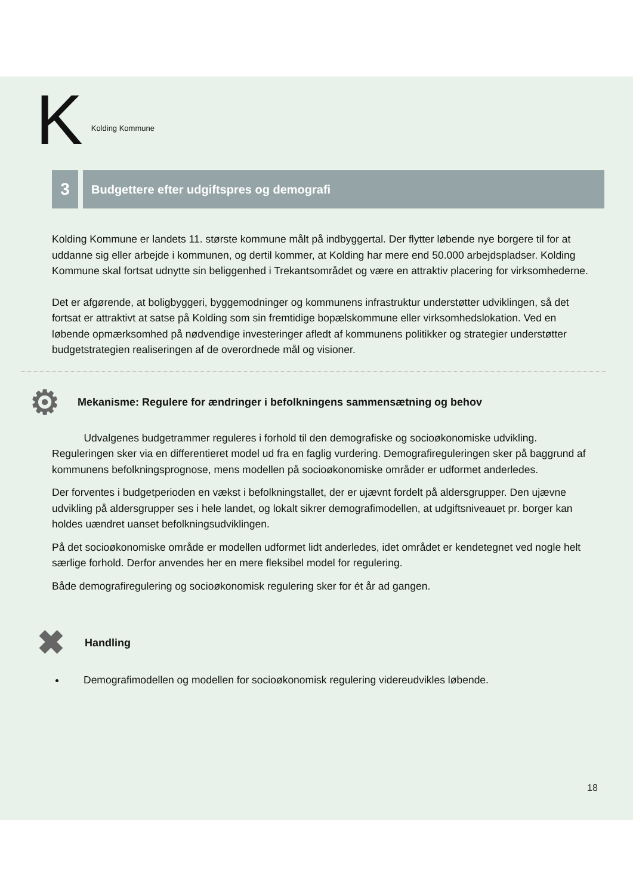K Kolding Kommune
3
Budgettere efter udgiftspres og demografi
Kolding Kommune er landets 11. største kommune målt på indbyggertal. Der flytter løbende nye borgere til for at uddanne sig eller arbejde i kommunen, og dertil kommer, at Kolding har mere end 50.000 arbejdspladser. Kolding Kommune skal fortsat udnytte sin beliggenhed i Trekantsområdet og være en attraktiv placering for virksomhederne.
Det er afgørende, at boligbyggeri, byggemodninger og kommunens infrastruktur understøtter udviklingen, så det fortsat er attraktivt at satse på Kolding som sin fremtidige bopælskommune eller virksomhedslokation. Ved en løbende opmærksomhed på nødvendige investeringer afledt af kommunens politikker og strategier understøtter budgetstrategien realiseringen af de overordnede mål og visioner.
⚙
Mekanisme: Regulere for ændringer i befolkningens sammensætning og behov
Udvalgenes budgetrammer reguleres i forhold til den demografiske og socioøkonomiske udvikling. Reguleringen sker via en differentieret model ud fra en faglig vurdering. Demografireguleringen sker på baggrund af kommunens befolkningsprognose, mens modellen på socioøkonomiske områder er udformet anderledes.
Der forventes i budgetperioden en vækst i befolkningstallet, der er ujævnt fordelt på aldersgrupper. Den ujævne udvikling på aldersgrupper ses i hele landet, og lokalt sikrer demografimodellen, at udgiftsniveauet pr. borger kan holdes uændret uanset befolkningsudviklingen.
På det socioøkonomiske område er modellen udformet lidt anderledes, idet området er kendetegnet ved nogle helt særlige forhold. Derfor anvendes her en mere fleksibel model for regulering.
Både demografiregulering og socioøkonomisk regulering sker for ét år ad gangen.
✖
Handling
Demografimodellen og modellen for socioøkonomisk regulering videreudvikles løbende.
18